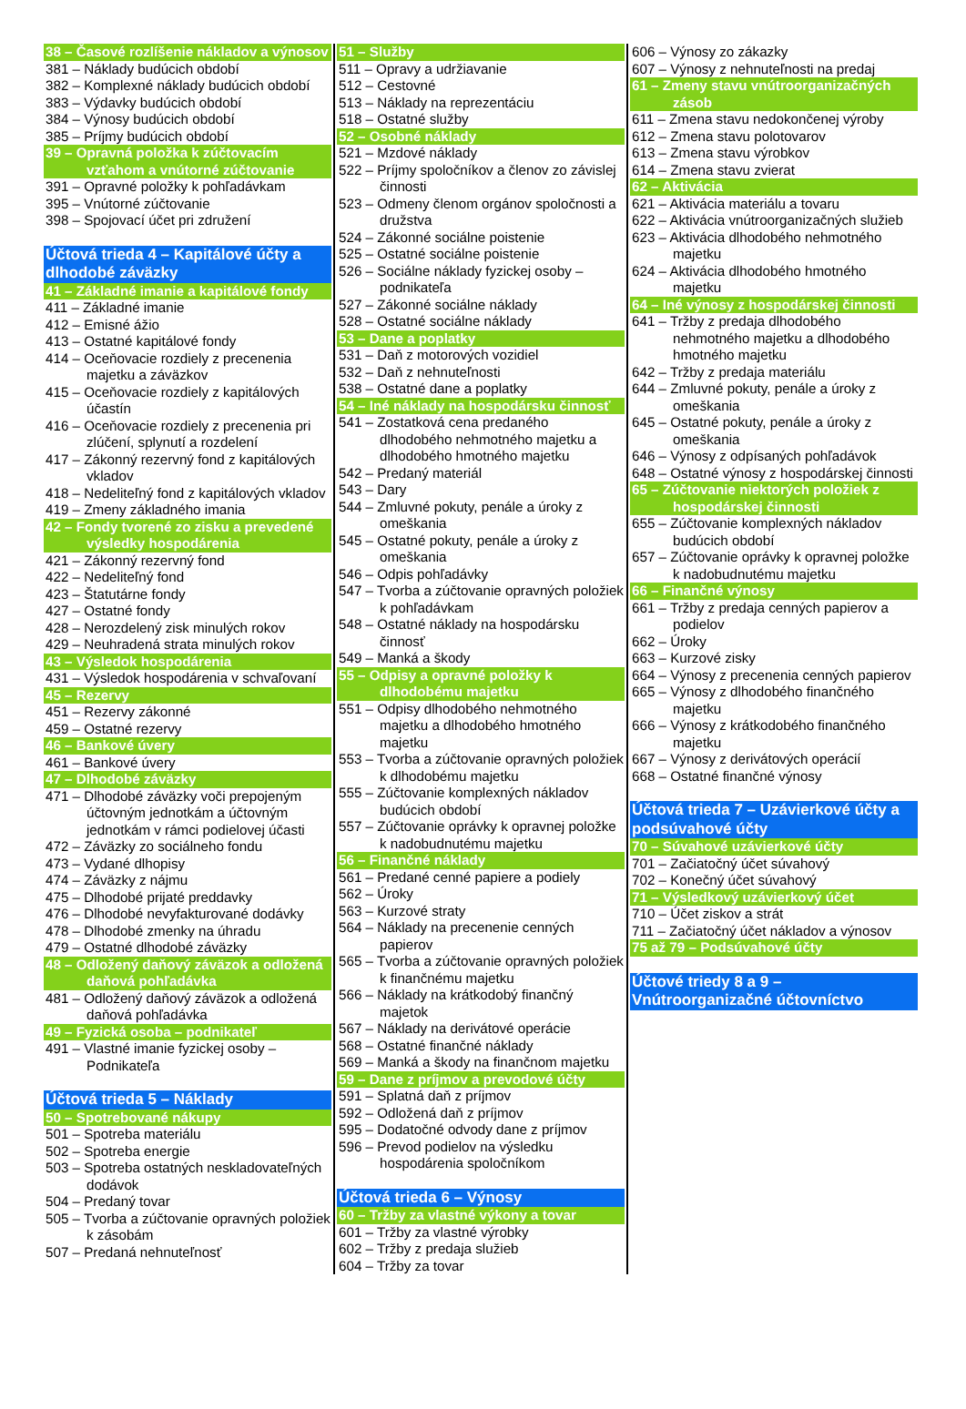38 – Časové rozlíšenie nákladov a výnosov
381 – Náklady budúcich období
382 – Komplexné náklady budúcich období
383 – Výdavky budúcich období
384 – Výnosy budúcich období
385 – Príjmy budúcich období
39 – Opravná položka k zúčtovacím vzťahom a vnútorné zúčtovanie
391 – Opravné položky k pohľadávkam
395 – Vnútorné zúčtovanie
398 – Spojovací účet pri združení
Účtová trieda 4 – Kapitálové účty a dlhodobé záväzky
41 – Základné imanie a kapitálové fondy
411 – Základné imanie
412 – Emisné ážio
413 – Ostatné kapitálové fondy
414 – Oceňovacie rozdiely z precenenia majetku a záväzkov
415 – Oceňovacie rozdiely z kapitálových účastín
416 – Oceňovacie rozdiely z precenenia pri zlúčení, splynutí a rozdelení
417 – Zákonný rezervný fond z kapitálových vkladov
418 – Nedeliteľný fond z kapitálových vkladov
419 – Zmeny základného imania
42 – Fondy tvorené zo zisku a prevedené výsledky hospodárenia
421 – Zákonný rezervný fond
422 – Nedeliteľný fond
423 – Štatutárne fondy
427 – Ostatné fondy
428 – Nerozdelený zisk minulých rokov
429 – Neuhradená strata minulých rokov
43 – Výsledok hospodárenia
431 – Výsledok hospodárenia v schvaľovaní
45 – Rezervy
451 – Rezervy zákonné
459 – Ostatné rezervy
46 – Bankové úvery
461 – Bankové úvery
47 – Dlhodobé záväzky
471 – Dlhodobé záväzky voči prepojeným účtovným jednotkám a účtovným jednotkám v rámci podielovej účasti
472 – Záväzky zo sociálneho fondu
473 – Vydané dlhopisy
474 – Záväzky z nájmu
475 – Dlhodobé prijaté preddavky
476 – Dlhodobé nevyfakturované dodávky
478 – Dlhodobé zmenky na úhradu
479 – Ostatné dlhodobé záväzky
48 – Odložený daňový záväzok a odložená daňová pohľadávka
481 – Odložený daňový záväzok a odložená daňová pohľadávka
49 – Fyzická osoba – podnikateľ
491 – Vlastné imanie fyzickej osoby – Podnikateľa
Účtová trieda 5 – Náklady
50 – Spotrebované nákupy
501 – Spotreba materiálu
502 – Spotreba energie
503 – Spotreba ostatných neskladovateľných dodávok
504 – Predaný tovar
505 – Tvorba a zúčtovanie opravných položiek k zásobám
507 – Predaná nehnuteľnosť
51 – Služby
511 – Opravy a udržiavanie
512 – Cestovné
513 – Náklady na reprezentáciu
518 – Ostatné služby
52 – Osobné náklady
521 – Mzdové náklady
522 – Príjmy spoločníkov a členov zo závislej činnosti
523 – Odmeny členom orgánov spoločnosti a družstva
524 – Zákonné sociálne poistenie
525 – Ostatné sociálne poistenie
526 – Sociálne náklady fyzickej osoby – podnikateľa
527 – Zákonné sociálne náklady
528 – Ostatné sociálne náklady
53 – Dane a poplatky
531 – Daň z motorových vozidiel
532 – Daň z nehnuteľnosti
538 – Ostatné dane a poplatky
54 – Iné náklady na hospodársku činnosť
541 – Zostatková cena predaného dlhodobého nehmotného majetku a dlhodobého hmotného majetku
542 – Predaný materiál
543 – Dary
544 – Zmluvné pokuty, penále a úroky z omeškania
545 – Ostatné pokuty, penále a úroky z omeškania
546 – Odpis pohľadávky
547 – Tvorba a zúčtovanie opravných položiek k pohľadávkam
548 – Ostatné náklady na hospodársku činnosť
549 – Manká a škody
55 – Odpisy a opravné položky k dlhodobému majetku
551 – Odpisy dlhodobého nehmotného majetku a dlhodobého hmotného majetku
553 – Tvorba a zúčtovanie opravných položiek k dlhodobému majetku
555 – Zúčtovanie komplexných nákladov budúcich období
557 – Zúčtovanie oprávky k opravnej položke k nadobudnutému majetku
56 – Finančné náklady
561 – Predané cenné papiere a podiely
562 – Úroky
563 – Kurzové straty
564 – Náklady na precenenie cenných papierov
565 – Tvorba a zúčtovanie opravných položiek k finančnému majetku
566 – Náklady na krátkodobý finančný majetok
567 – Náklady na derivátové operácie
568 – Ostatné finančné náklady
569 – Manká a škody na finančnom majetku
59 – Dane z príjmov a prevodové účty
591 – Splatná daň z príjmov
592 – Odložená daň z príjmov
595 – Dodatočné odvody dane z príjmov
596 – Prevod podielov na výsledku hospodárenia spoločníkom
Účtová trieda 6 – Výnosy
60 – Tržby za vlastné výkony a tovar
601 – Tržby za vlastné výrobky
602 – Tržby z predaja služieb
604 – Tržby za tovar
606 – Výnosy zo zákazky
607 – Výnosy z nehnuteľnosti na predaj
61 – Zmeny stavu vnútroorganizačných zásob
611 – Zmena stavu nedokončenej výroby
612 – Zmena stavu polotovarov
613 – Zmena stavu výrobkov
614 – Zmena stavu zvierat
62 – Aktivácia
621 – Aktivácia materiálu a tovaru
622 – Aktivácia vnútroorganizačných služieb
623 – Aktivácia dlhodobého nehmotného majetku
624 – Aktivácia dlhodobého hmotného majetku
64 – Iné výnosy z hospodárskej činnosti
641 – Tržby z predaja dlhodobého nehmotného majetku a dlhodobého hmotného majetku
642 – Tržby z predaja materiálu
644 – Zmluvné pokuty, penále a úroky z omeškania
645 – Ostatné pokuty, penále a úroky z omeškania
646 – Výnosy z odpísaných pohľadávok
648 – Ostatné výnosy z hospodárskej činnosti
65 – Zúčtovanie niektorých položiek z hospodárskej činnosti
655 – Zúčtovanie komplexných nákladov budúcich období
657 – Zúčtovanie oprávky k opravnej položke k nadobudnutému majetku
66 – Finančné výnosy
661 – Tržby z predaja cenných papierov a podielov
662 – Úroky
663 – Kurzové zisky
664 – Výnosy z precenenia cenných papierov
665 – Výnosy z dlhodobého finančného majetku
666 – Výnosy z krátkodobého finančného majetku
667 – Výnosy z derivátových operácií
668 – Ostatné finančné výnosy
Účtová trieda 7 – Uzávierkové účty a podsúvahové účty
70 – Súvahové uzávierkové účty
701 – Začiatočný účet súvahový
702 – Konečný účet súvahový
71 – Výsledkový uzávierkový účet
710 – Účet ziskov a strát
711 – Začiatočný účet nákladov a výnosov
75 až 79 – Podsúvahové účty
Účtové triedy 8 a 9 – Vnútroorganizačné účtovníctvo